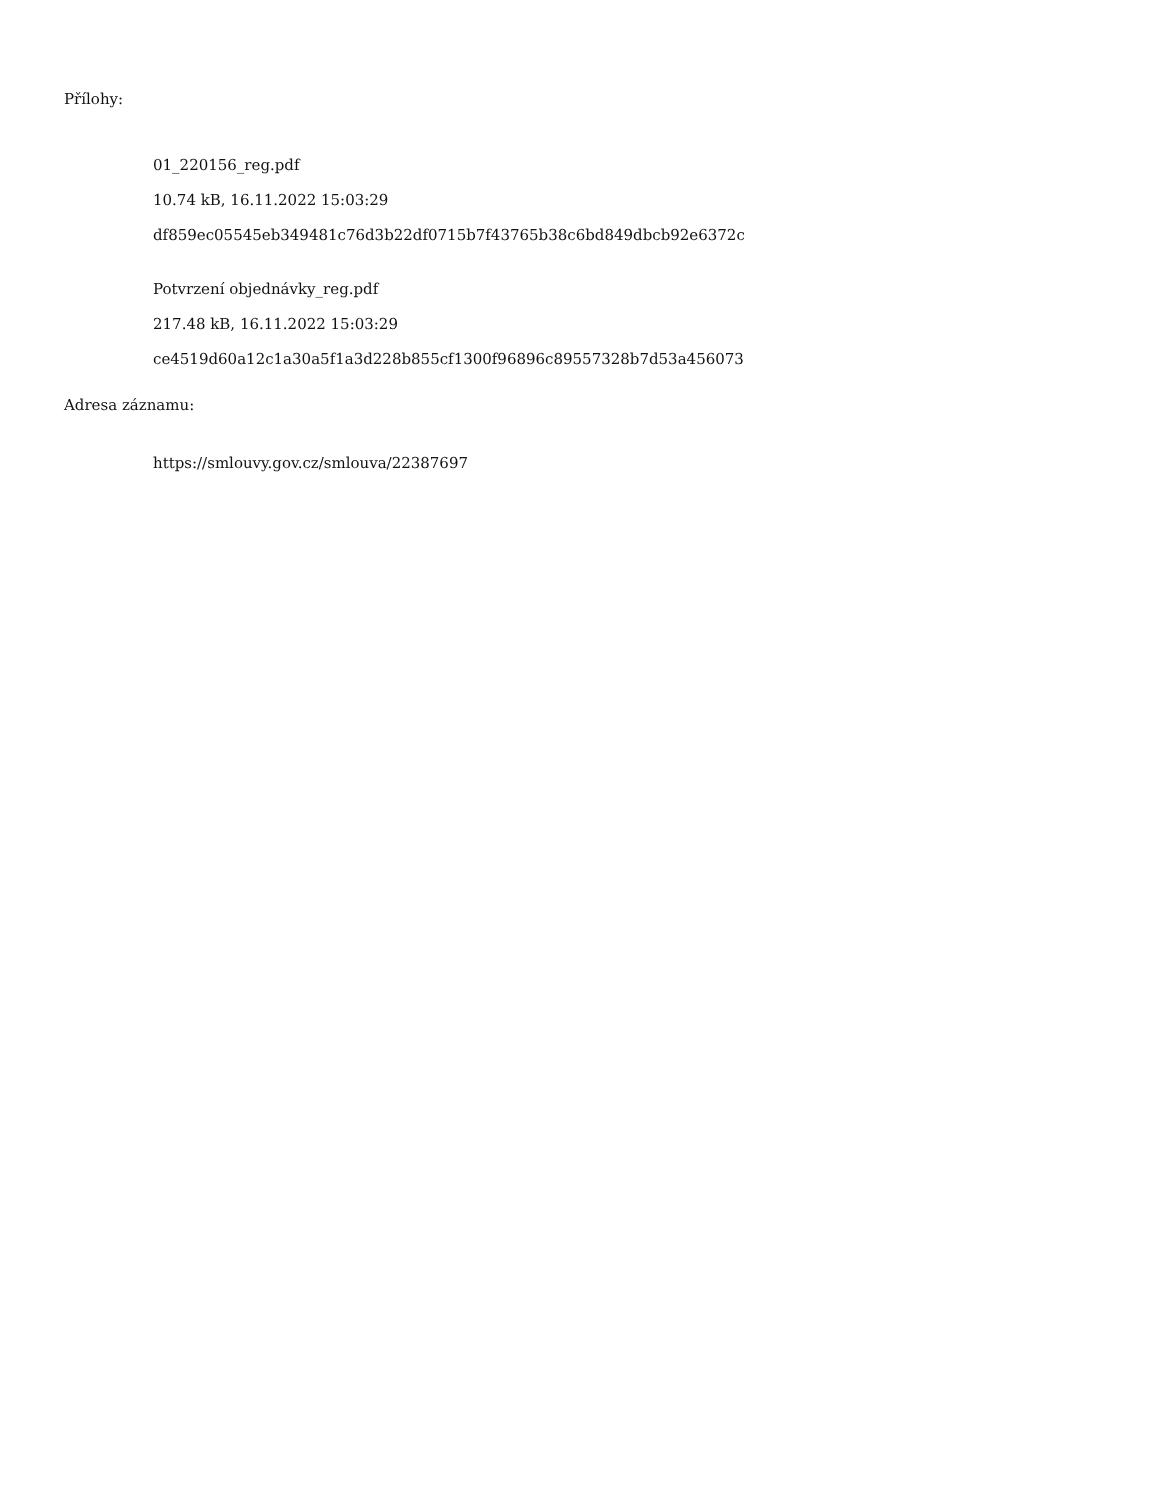Přílohy:
01_220156_reg.pdf
10.74 kB, 16.11.2022 15:03:29
df859ec05545eb349481c76d3b22df0715b7f43765b38c6bd849dbcb92e6372c
Potvrzení objednávky_reg.pdf
217.48 kB, 16.11.2022 15:03:29
ce4519d60a12c1a30a5f1a3d228b855cf1300f96896c89557328b7d53a456073
Adresa záznamu:
https://smlouvy.gov.cz/smlouva/22387697